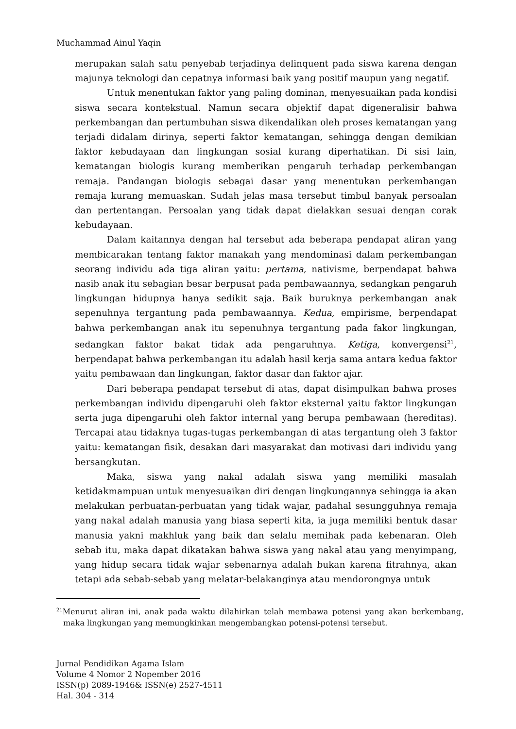Muchammad Ainul Yaqin
merupakan salah satu penyebab terjadinya delinquent pada siswa karena dengan majunya teknologi dan cepatnya informasi baik yang positif maupun yang negatif.
Untuk menentukan faktor yang paling dominan, menyesuaikan pada kondisi siswa secara kontekstual. Namun secara objektif dapat digeneralisir bahwa perkembangan dan pertumbuhan siswa dikendalikan oleh proses kematangan yang terjadi didalam dirinya, seperti faktor kematangan, sehingga dengan demikian faktor kebudayaan dan lingkungan sosial kurang diperhatikan. Di sisi lain, kematangan biologis kurang memberikan pengaruh terhadap perkembangan remaja. Pandangan biologis sebagai dasar yang menentukan perkembangan remaja kurang memuaskan. Sudah jelas masa tersebut timbul banyak persoalan dan pertentangan. Persoalan yang tidak dapat dielakkan sesuai dengan corak kebudayaan.
Dalam kaitannya dengan hal tersebut ada beberapa pendapat aliran yang membicarakan tentang faktor manakah yang mendominasi dalam perkembangan seorang individu ada tiga aliran yaitu: pertama, nativisme, berpendapat bahwa nasib anak itu sebagian besar berpusat pada pembawaannya, sedangkan pengaruh lingkungan hidupnya hanya sedikit saja. Baik buruknya perkembangan anak sepenuhnya tergantung pada pembawaannya. Kedua, empirisme, berpendapat bahwa perkembangan anak itu sepenuhnya tergantung pada fakor lingkungan, sedangkan faktor bakat tidak ada pengaruhnya. Ketiga, konvergensi<sup>21</sup>, berpendapat bahwa perkembangan itu adalah hasil kerja sama antara kedua faktor yaitu pembawaan dan lingkungan, faktor dasar dan faktor ajar.
Dari beberapa pendapat tersebut di atas, dapat disimpulkan bahwa proses perkembangan individu dipengaruhi oleh faktor eksternal yaitu faktor lingkungan serta juga dipengaruhi oleh faktor internal yang berupa pembawaan (hereditas). Tercapai atau tidaknya tugas-tugas perkembangan di atas tergantung oleh 3 faktor yaitu: kematangan fisik, desakan dari masyarakat dan motivasi dari individu yang bersangkutan.
Maka, siswa yang nakal adalah siswa yang memiliki masalah ketidakmampuan untuk menyesuaikan diri dengan lingkungannya sehingga ia akan melakukan perbuatan-perbuatan yang tidak wajar, padahal sesungguhnya remaja yang nakal adalah manusia yang biasa seperti kita, ia juga memiliki bentuk dasar manusia yakni makhluk yang baik dan selalu memihak pada kebenaran. Oleh sebab itu, maka dapat dikatakan bahwa siswa yang nakal atau yang menyimpang, yang hidup secara tidak wajar sebenarnya adalah bukan karena fitrahnya, akan tetapi ada sebab-sebab yang melatar-belakanginya atau mendorongnya untuk
<sup>21</sup> Menurut aliran ini, anak pada waktu dilahirkan telah membawa potensi yang akan berkembang, maka lingkungan yang memungkinkan mengembangkan potensi-potensi tersebut.
Jurnal Pendidikan Agama Islam
Volume 4 Nomor 2 Nopember 2016
ISSN(p) 2089-1946& ISSN(e) 2527-4511
Hal. 304 - 314